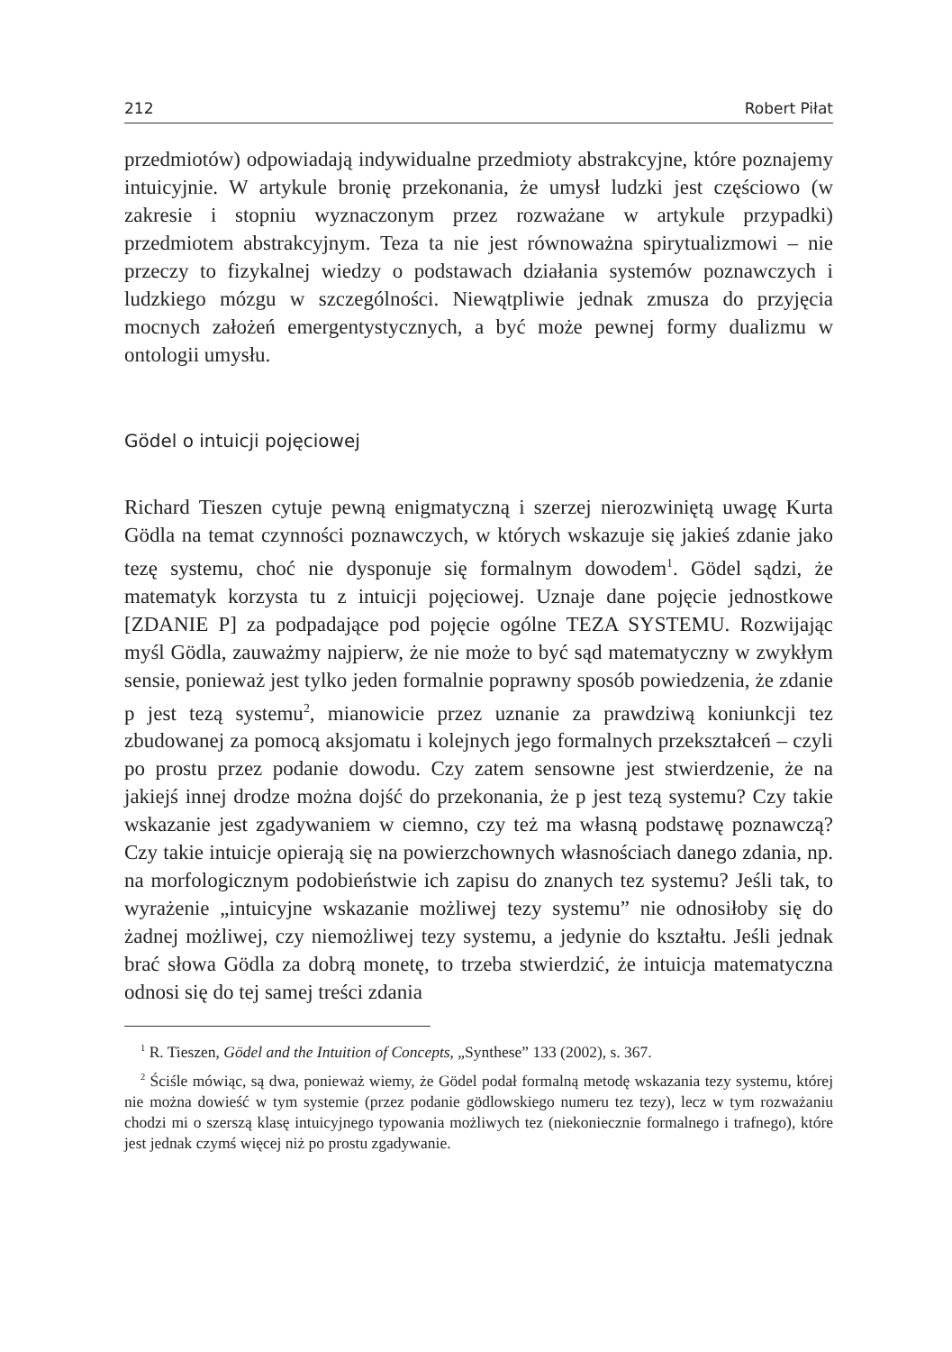212 Robert Piłat
przedmiotów) odpowiadają indywidualne przedmioty abstrakcyjne, które poznajemy intuicyjnie. W artykule bronię przekonania, że umysł ludzki jest częściowo (w zakresie i stopniu wyznaczonym przez rozważane w artykule przypadki) przedmiotem abstrakcyjnym. Teza ta nie jest równoważna spirytualizmowi – nie przeczy to fizykalnej wiedzy o podstawach działania systemów poznawczych i ludzkiego mózgu w szczególności. Niewątpliwie jednak zmusza do przyjęcia mocnych założeń emergentystycznych, a być może pewnej formy dualizmu w ontologii umysłu.
Gödel o intuicji pojęciowej
Richard Tieszen cytuje pewną enigmatyczną i szerzej nierozwiniętą uwagę Kurta Gödla na temat czynności poznawczych, w których wskazuje się jakieś zdanie jako tezę systemu, choć nie dysponuje się formalnym dowodem<sup>1</sup>. Gödel sądzi, że matematyk korzysta tu z intuicji pojęciowej. Uznaje dane pojęcie jednostkowe [ZDANIE P] za podpadające pod pojęcie ogólne TEZA SYSTEMU. Rozwijając myśl Gödla, zauważmy najpierw, że nie może to być sąd matematyczny w zwykłym sensie, ponieważ jest tylko jeden formalnie poprawny sposób powiedzenia, że zdanie p jest tezą systemu<sup>2</sup>, mianowicie przez uznanie za prawdziwą koniunkcji tez zbudowanej za pomocą aksjomatu i kolejnych jego formalnych przekształceń – czyli po prostu przez podanie dowodu. Czy zatem sensowne jest stwierdzenie, że na jakiejś innej drodze można dojść do przekonania, że p jest tezą systemu? Czy takie wskazanie jest zgadywaniem w ciemno, czy też ma własną podstawę poznawczą? Czy takie intuicje opierają się na powierzchownych własnościach danego zdania, np. na morfologicznym podobieństwie ich zapisu do znanych tez systemu? Jeśli tak, to wyrażenie „intuicyjne wskazanie możliwej tezy systemu” nie odnosiłoby się do żadnej możliwej, czy niemożliwej tezy systemu, a jedynie do kształtu. Jeśli jednak brać słowa Gödla za dobrą monetę, to trzeba stwierdzić, że intuicja matematyczna odnosi się do tej samej treści zdania
<sup>1</sup> R. Tieszen, Gödel and the Intuition of Concepts, „Synthese” 133 (2002), s. 367.
<sup>2</sup> Ściśle mówiąc, są dwa, ponieważ wiemy, że Gödel podał formalną metodę wskazania tezy systemu, której nie można dowieść w tym systemie (przez podanie gödlowskiego numeru tez tezy), lecz w tym rozważaniu chodzi mi o szerszą klasę intuicyjnego typowania możliwych tez (niekoniecznie formalnego i trafnego), które jest jednak czymś więcej niż po prostu zgadywanie.